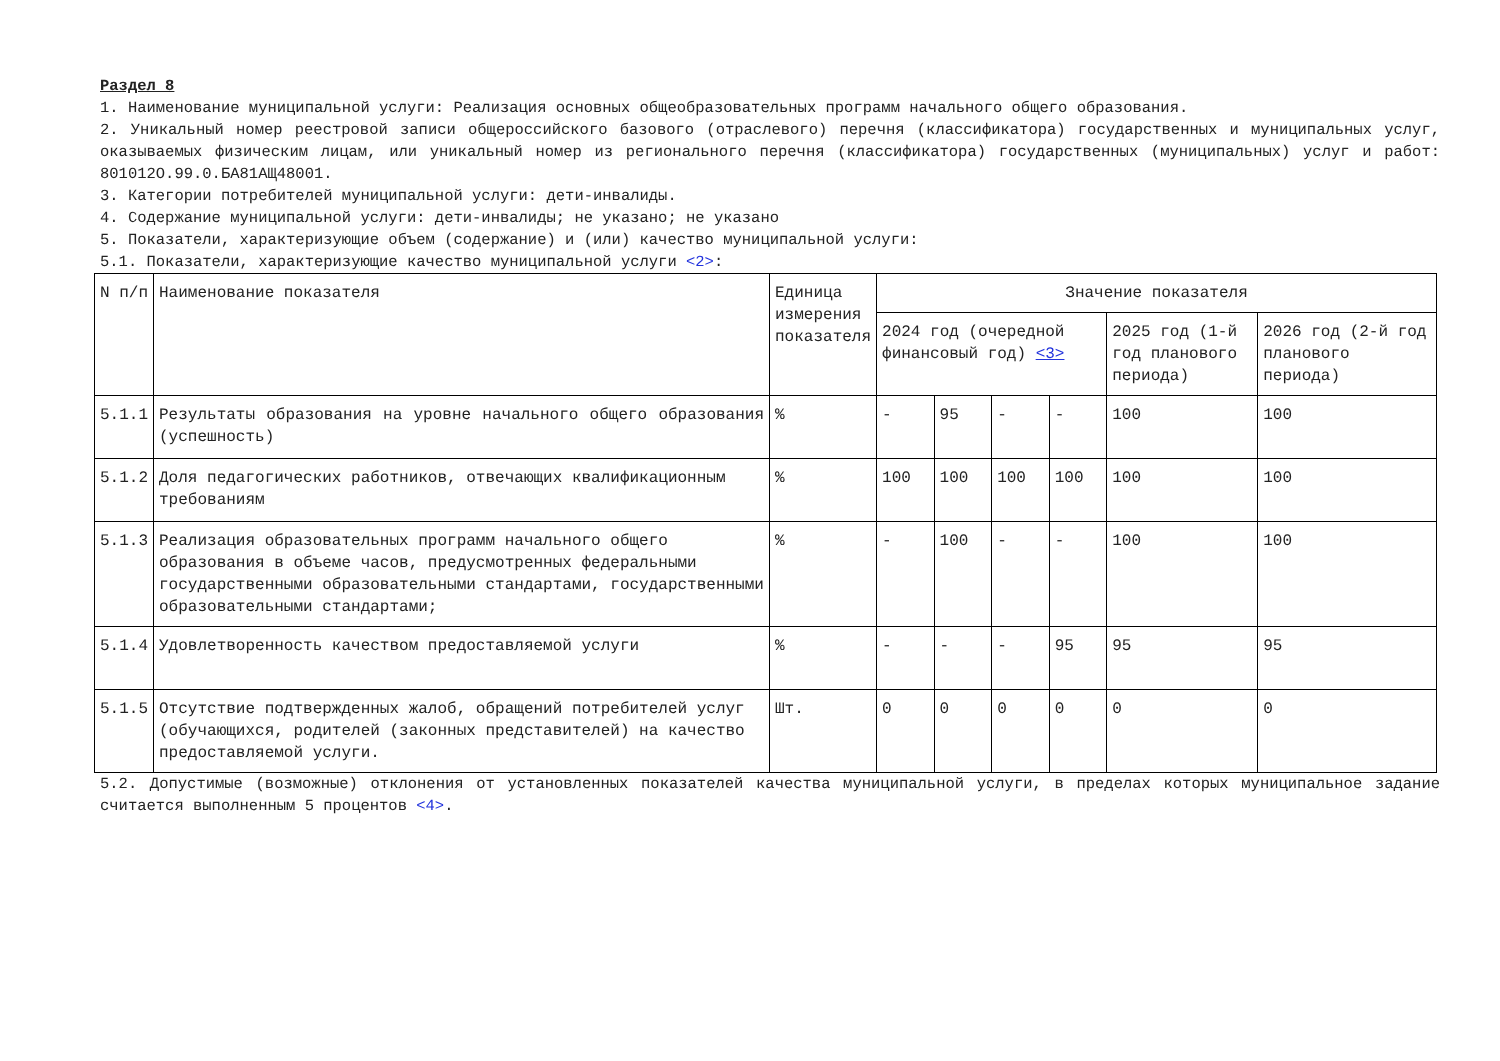Раздел 8
1. Наименование муниципальной услуги: Реализация основных общеобразовательных программ начального общего образования.
2. Уникальный номер реестровой записи общероссийского базового (отраслевого) перечня (классификатора) государственных и муниципальных услуг, оказываемых физическим лицам, или уникальный номер из регионального перечня (классификатора) государственных (муниципальных) услуг и работ: 801012О.99.0.БА81АЩ48001.
3. Категории потребителей муниципальной услуги: дети-инвалиды.
4. Содержание муниципальной услуги: дети-инвалиды; не указано; не указано
5. Показатели, характеризующие объем (содержание) и (или) качество муниципальной услуги:
5.1. Показатели, характеризующие качество муниципальной услуги <2>:
| N п/п | Наименование показателя | Единица измерения показателя | Значение показателя | | | | | |
| --- | --- | --- | --- | --- | --- | --- | --- | --- |
| | | | 2024 год (очередной финансовый год) <3> | | | | 2025 год (1-й год планового периода) | 2026 год (2-й год планового периода) |
| 5.1.1 | Результаты образования на уровне начального общего образования (успешность) | % | - | 95 | - | - | 100 | 100 |
| 5.1.2 | Доля педагогических работников, отвечающих квалификационным требованиям | % | 100 | 100 | 100 | 100 | 100 | 100 |
| 5.1.3 | Реализация образовательных программ начального общего образования в объеме часов, предусмотренных федеральными государственными образовательными стандартами, государственными образовательными стандартами; | % | - | 100 | - | - | 100 | 100 |
| 5.1.4 | Удовлетворенность качеством предоставляемой услуги | % | - | - | - | 95 | 95 | 95 |
| 5.1.5 | Отсутствие подтвержденных жалоб, обращений потребителей услуг (обучающихся, родителей (законных представителей) на качество предоставляемой услуги. | Шт. | 0 | 0 | 0 | 0 | 0 | 0 |
5.2. Допустимые (возможные) отклонения от установленных показателей качества муниципальной услуги, в пределах которых муниципальное задание считается выполненным 5 процентов <4>.